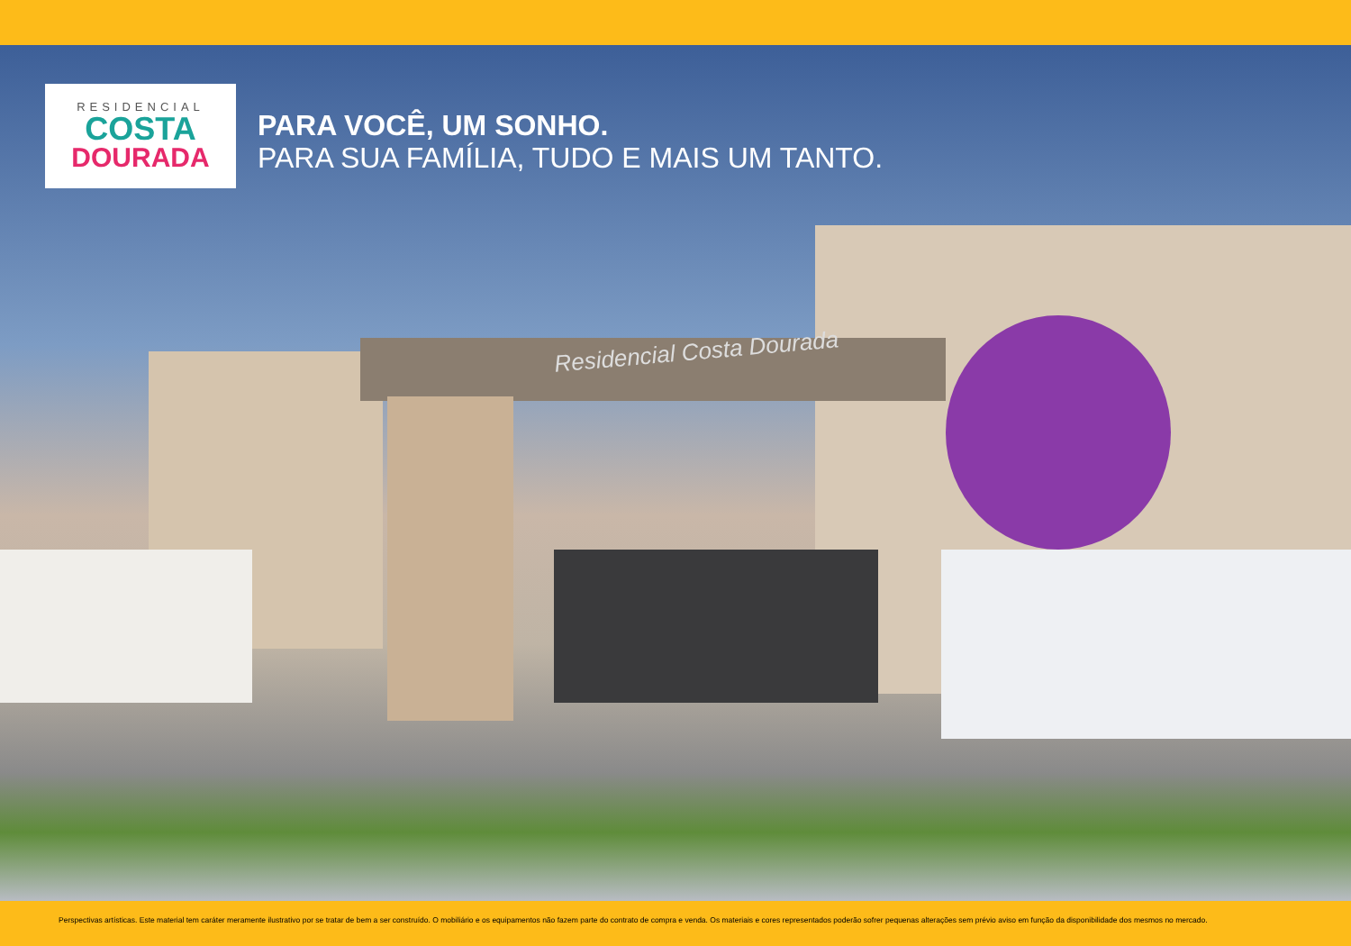RESIDENCIAL
COSTA
DOURADA
PARA VOCÊ, UM SONHO.
PARA SUA FAMÍLIA, TUDO E MAIS UM TANTO.
Residencial Costa Dourada
Perspectivas artísticas. Este material tem caráter meramente ilustrativo por se tratar de bem a ser construído. O mobiliário e os equipamentos não fazem parte do contrato de compra e venda. Os materiais e cores representados poderão sofrer pequenas alterações sem prévio aviso em função da disponibilidade dos mesmos no mercado.